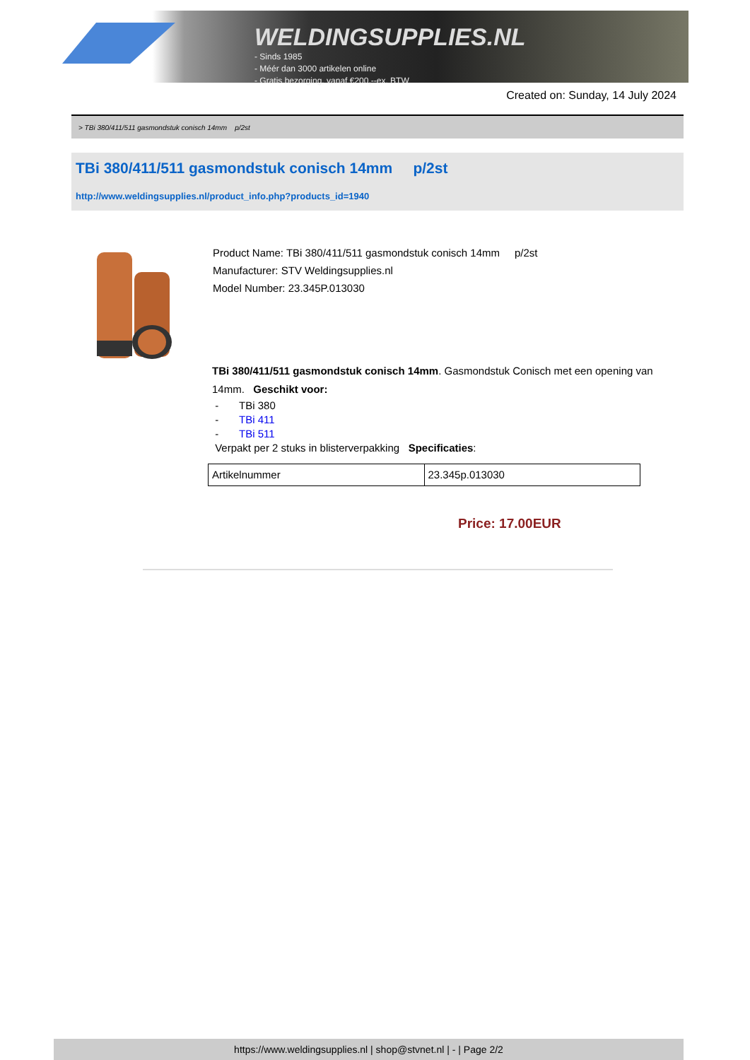WELDINGSUPPLIES.NL
- Sinds 1985
- Méér dan 3000 artikelen online
- Gratis bezorging, vanaf €200,--ex. BTW
Created on: Sunday, 14 July 2024
> TBi 380/411/511 gasmondstuk conisch 14mm p/2st
TBi 380/411/511 gasmondstuk conisch 14mm p/2st
http://www.weldingsupplies.nl/product_info.php?products_id=1940
Product Name: TBi 380/411/511 gasmondstuk conisch 14mm p/2st
Manufacturer: STV Weldingsupplies.nl
Model Number: 23.345P.013030
TBi 380/411/511 gasmondstuk conisch 14mm. Gasmondstuk Conisch met een opening van 14mm. Geschikt voor:
- TBi 380
- TBi 411
- TBi 511
Verpakt per 2 stuks in blisterverpakking Specificaties:
| Artikelnummer | 23.345p.013030 |
Price: 17.00EUR
https://www.weldingsupplies.nl | shop@stvnet.nl | - | Page 2/2